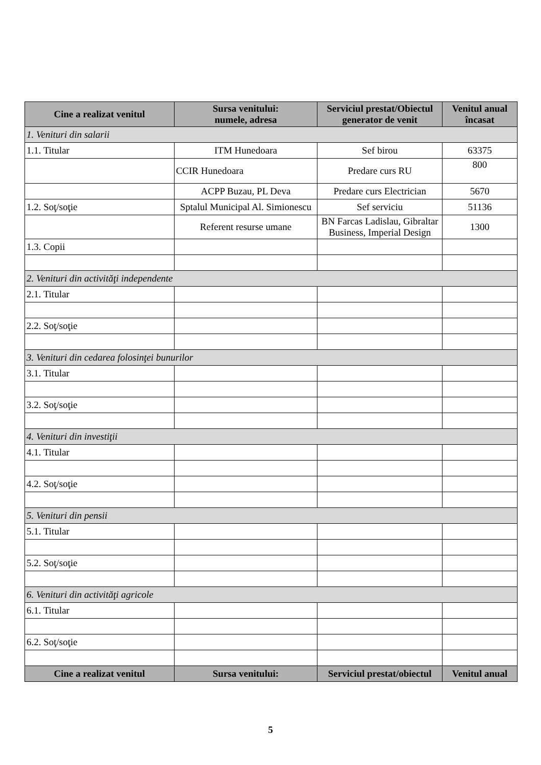| Cine a realizat venitul | Sursa venitului: numele, adresa | Serviciul prestat/Obiectul generator de venit | Venitul anual încasat |
| --- | --- | --- | --- |
| 1. Venituri din salarii | | | |
| 1.1. Titular | ITM Hunedoara | Sef birou | 63375 |
| | CCIR Hunedoara | Predare curs RU | 800 |
| | ACPP Buzau, PL Deva | Predare curs Electrician | 5670 |
| 1.2. Soţ/soţie | Sptalul Municipal Al. Simionescu | Sef serviciu | 51136 |
| | Referent resurse umane | BN Farcas Ladislau, Gibraltar Business, Imperial Design | 1300 |
| 1.3. Copii | | | |
| 2. Venituri din activităţi independente | | | |
| 2.1. Titular | | | |
| 2.2. Soţ/soţie | | | |
| 3. Venituri din cedarea folosinţei bunurilor | | | |
| 3.1. Titular | | | |
| 3.2. Soţ/soţie | | | |
| 4. Venituri din investiţii | | | |
| 4.1. Titular | | | |
| 4.2. Soţ/soţie | | | |
| 5. Venituri din pensii | | | |
| 5.1. Titular | | | |
| 5.2. Soţ/soţie | | | |
| 6. Venituri din activităţi agricole | | | |
| 6.1. Titular | | | |
| 6.2. Soţ/soţie | | | |
| Cine a realizat venitul | Sursa venitului: | Serviciul prestat/obiectul | Venitul anual |
5